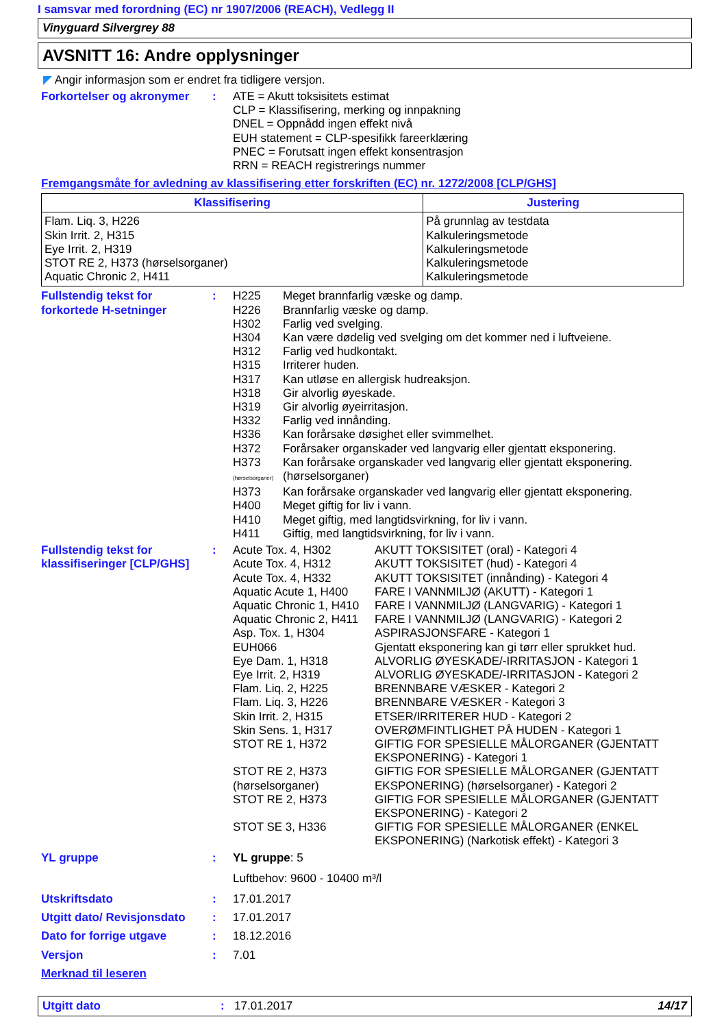I samsvar med forordning (EC) nr 1907/2006 (REACH), Vedlegg II
Vinyguard Silvergrey 88
AVSNITT 16: Andre opplysninger
◤ Angir informasjon som er endret fra tidligere versjon.
Forkortelser og akronymer
: ATE = Akutt toksisitets estimat
CLP = Klassifisering, merking og innpakning
DNEL = Oppnådd ingen effekt nivå
EUH statement = CLP-spesifikk fareerklæring
PNEC = Forutsatt ingen effekt konsentrasjon
RRN = REACH registrerings nummer
Fremgangsmåte for avledning av klassifisering etter forskriften (EC) nr. 1272/2008 [CLP/GHS]
| Klassifisering | Justering |
| --- | --- |
| Flam. Liq. 3, H226 Skin Irrit. 2, H315 Eye Irrit. 2, H319 STOT RE 2, H373 (hørselsorganer) Aquatic Chronic 2, H411 | På grunnlag av testdata Kalkuleringsmetode Kalkuleringsmetode Kalkuleringsmetode Kalkuleringsmetode |
Fullstendig tekst for forkortede H-setninger
:
| H225 | Meget brannfarlig væske og damp. |
| H226 | Brannfarlig væske og damp. |
| H302 | Farlig ved svelging. |
| H304 | Kan være dødelig ved svelging om det kommer ned i luftveiene. |
| H312 | Farlig ved hudkontakt. |
| H315 | Irriterer huden. |
| H317 | Kan utløse en allergisk hudreaksjon. |
| H318 | Gir alvorlig øyeskade. |
| H319 | Gir alvorlig øyeirritasjon. |
| H332 | Farlig ved innånding. |
| H336 | Kan forårsake døsighet eller svimmelhet. |
| H372 | Forårsaker organskader ved langvarig eller gjentatt eksponering. |
| H373 (hørselsorganer) | Kan forårsake organskader ved langvarig eller gjentatt eksponering. (hørselsorganer) |
| H373 | Kan forårsake organskader ved langvarig eller gjentatt eksponering. |
| H400 | Meget giftig for liv i vann. |
| H410 | Meget giftig, med langtidsvirkning, for liv i vann. |
| H411 | Giftig, med langtidsvirkning, for liv i vann. |
Fullstendig tekst for klassifiseringer [CLP/GHS]
:
| Acute Tox. 4, H302 | AKUTT TOKSISITET (oral) - Kategori 4 |
| Acute Tox. 4, H312 | AKUTT TOKSISITET (hud) - Kategori 4 |
| Acute Tox. 4, H332 | AKUTT TOKSISITET (innånding) - Kategori 4 |
| Aquatic Acute 1, H400 | FARE I VANNMILJØ (AKUTT) - Kategori 1 |
| Aquatic Chronic 1, H410 | FARE I VANNMILJØ (LANGVARIG) - Kategori 1 |
| Aquatic Chronic 2, H411 | FARE I VANNMILJØ (LANGVARIG) - Kategori 2 |
| Asp. Tox. 1, H304 | ASPIRASJONSFARE - Kategori 1 |
| EUH066 | Gjentatt eksponering kan gi tørr eller sprukket hud. |
| Eye Dam. 1, H318 | ALVORLIG ØYESKADE/-IRRITASJON - Kategori 1 |
| Eye Irrit. 2, H319 | ALVORLIG ØYESKADE/-IRRITASJON - Kategori 2 |
| Flam. Liq. 2, H225 | BRENNBARE VÆSKER - Kategori 2 |
| Flam. Liq. 3, H226 | BRENNBARE VÆSKER - Kategori 3 |
| Skin Irrit. 2, H315 | ETSER/IRRITERER HUD - Kategori 2 |
| Skin Sens. 1, H317 | OVERØMFINTLIGHET PÅ HUDEN - Kategori 1 |
| STOT RE 1, H372 | GIFTIG FOR SPESIELLE MÅLORGANER (GJENTATT EKSPONERING) - Kategori 1 |
| STOT RE 2, H373 (hørselsorganer) | GIFTIG FOR SPESIELLE MÅLORGANER (GJENTATT EKSPONERING) (hørselsorganer) - Kategori 2 |
| STOT RE 2, H373 | GIFTIG FOR SPESIELLE MÅLORGANER (GJENTATT EKSPONERING) - Kategori 2 |
| STOT SE 3, H336 | GIFTIG FOR SPESIELLE MÅLORGANER (ENKEL EKSPONERING) (Narkotisk effekt) - Kategori 3 |
YL gruppe : YL gruppe: 5
Luftbehov: 9600 - 10400 m³/l
Utskriftsdato : 17.01.2017
Utgitt dato/ Revisjonsdato
: 17.01.2017
Dato for forrige utgave : 18.12.2016
Versjon : 7.01
Merknad til leseren
Utgitt dato : 17.01.2017 14/17